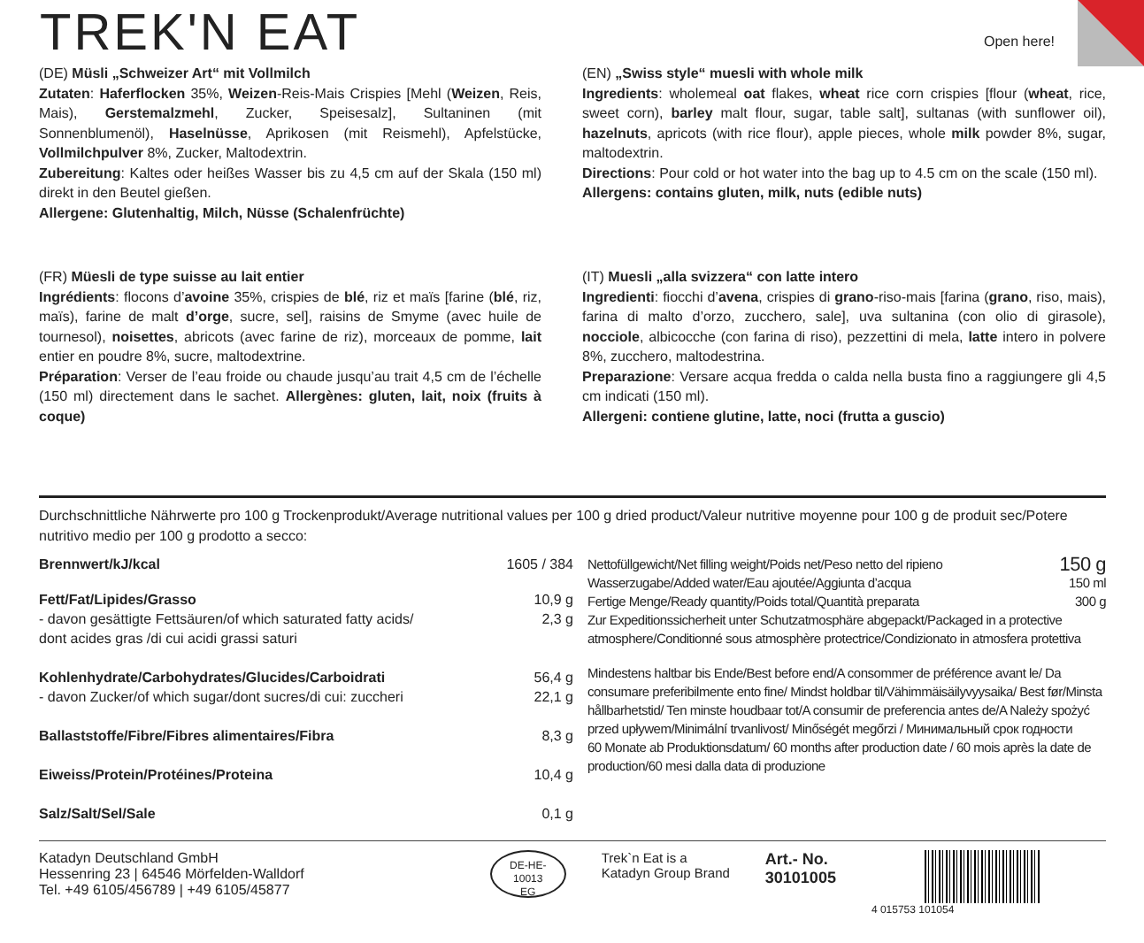TREK'N EAT Open here!
(DE) Müsli „Schweizer Art“ mit Vollmilch
Zutaten: Haferflocken 35%, Weizen-Reis-Mais Crispies [Mehl (Weizen, Reis, Mais), Gerstemalzmehl, Zucker, Speisesalz], Sultaninen (mit Sonnenblumenöl), Haselnüsse, Aprikosen (mit Reismehl), Apfelstücke, Vollmilchpulver 8%, Zucker, Maltodextrin.
Zubereitung: Kaltes oder heißes Wasser bis zu 4,5 cm auf der Skala (150 ml) direkt in den Beutel gießen.
Allergene: Glutenhaltig, Milch, Nüsse (Schalenfrüchte)
(EN) „Swiss style“ muesli with whole milk
Ingredients: wholemeal oat flakes, wheat rice corn crispies [flour (wheat, rice, sweet corn), barley malt flour, sugar, table salt], sultanas (with sunflower oil), hazelnuts, apricots (with rice flour), apple pieces, whole milk powder 8%, sugar, maltodextrin.
Directions: Pour cold or hot water into the bag up to 4.5 cm on the scale (150 ml).
Allergens: contains gluten, milk, nuts (edible nuts)
(FR) Müesli de type suisse au lait entier
Ingrédients: flocons d’avoine 35%, crispies de blé, riz et maïs [farine (blé, riz, maïs), farine de malt d’orge, sucre, sel], raisins de Smyme (avec huile de tournesol), noisettes, abricots (avec farine de riz), morceaux de pomme, lait entier en poudre 8%, sucre, maltodextrine.
Préparation: Verser de l’eau froide ou chaude jusqu’au trait 4,5 cm de l’échelle (150 ml) directement dans le sachet. Allergènes: gluten, lait, noix (fruits à coque)
(IT) Muesli „alla svizzera“ con latte intero
Ingredienti: fiocchi d’avena, crispies di grano-riso-mais [farina (grano, riso, mais), farina di malto d’orzo, zucchero, sale], uva sultanina (con olio di girasole), nocciole, albicocche (con farina di riso), pezzettini di mela, latte intero in polvere 8%, zucchero, maltodestrina.
Preparazione: Versare acqua fredda o calda nella busta fino a raggiungere gli 4,5 cm indicati (150 ml).
Allergeni: contiene glutine, latte, noci (frutta a guscio)
Durchschnittliche Nährwerte pro 100 g Trockenprodukt/Average nutritional values per 100 g dried product/Valeur nutritive moyenne pour 100 g de produit sec/Potere nutritivo medio per 100 g prodotto a secco:
| Brennwert/kJ/kcal | 1605 / 384 |
| Fett/Fat/Lipides/Grasso - davon gesättigte Fettsäuren/of which saturated fatty acids/ dont acides gras /di cui acidi grassi saturi | 10,9 g 2,3 g |
| Kohlenhydrate/Carbohydrates/Glucides/Carboidrati - davon Zucker/of which sugar/dont sucres/di cui: zuccheri | 56,4 g 22,1 g |
| Ballaststoffe/Fibre/Fibres alimentaires/Fibra | 8,3 g |
| Eiweiss/Protein/Protéines/Proteina | 10,4 g |
| Salz/Salt/Sel/Sale | 0,1 g |
Nettofüllgewicht/Net filling weight/Poids net/Peso netto del ripieno 150 g
Wasserzugabe/Added water/Eau ajoutée/Aggiunta d’acqua 150 ml
Fertige Menge/Ready quantity/Poids total/Quantità preparata 300 g
Zur Expeditionssicherheit unter Schutzatmosphäre abgepackt/Packaged in a protective atmosphere/Conditionné sous atmosphère protectrice/Condizionato in atmosfera protettiva
Mindestens haltbar bis Ende/Best before end/A consommer de préférence avant le/ Da consumare preferibilmente ento fine/ Mindst holdbar til/Vähimmäisäilyvyysaika/ Best før/Minsta hållbarhetstid/ Ten minste houdbaar tot/A consumir de preferencia antes de/A Należy spożyć przed upływem/Minimální trvanlivost/ Minőségét megőrzi / Минимальный срок годности
60 Monate ab Produktionsdatum/ 60 months after production date / 60 mois après la date de production/60 mesi dalla data di produzione
Katadyn Deutschland GmbH
Hessenring 23 | 64546 Mörfelden-Walldorf
Tel. +49 6105/456789 | +49 6105/45877
DE-HE-
10013
EG
Trek`n Eat is a
Katadyn Group Brand
Art.- No.
30101005
4 015753 101054